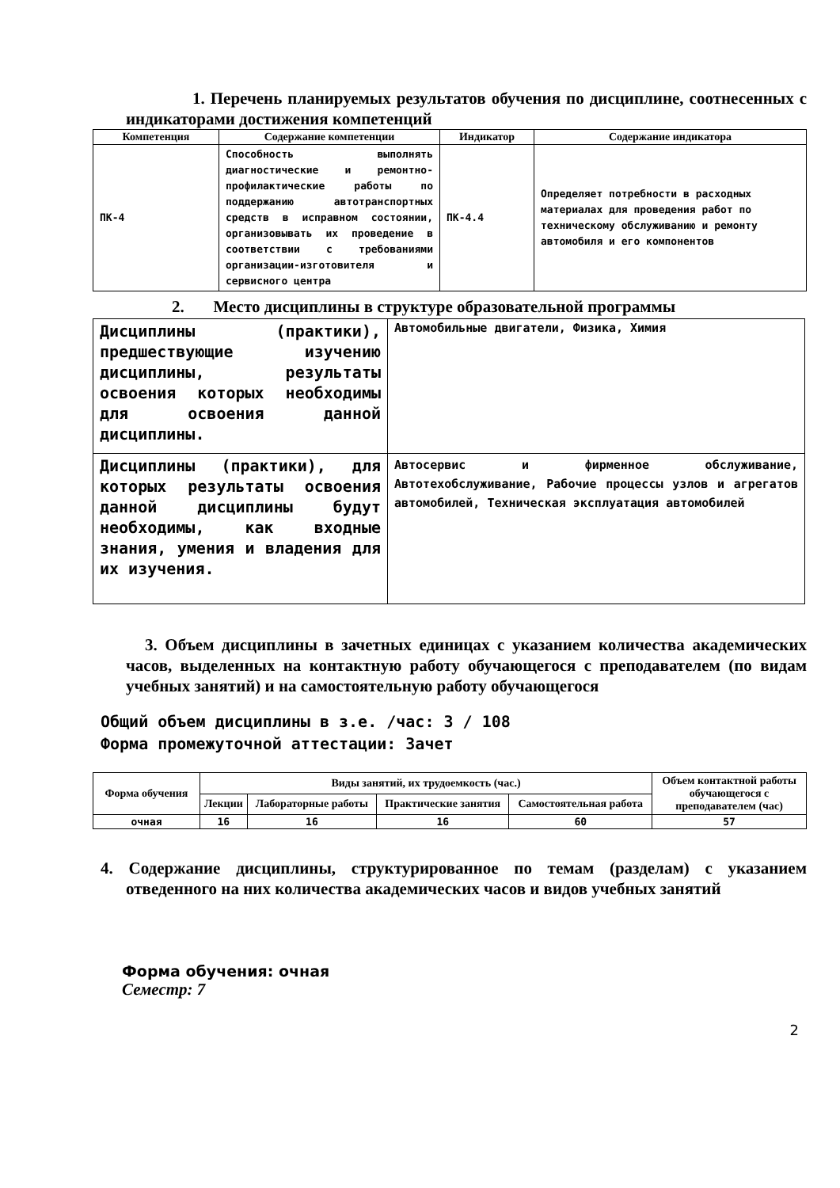1. Перечень планируемых результатов обучения по дисциплине, соотнесенных с индикаторами достижения компетенций
| Компетенция | Содержание компетенции | Индикатор | Содержание индикатора |
| --- | --- | --- | --- |
| ПК-4 | Способность выполнять диагностические и ремонтно-профилактические работы по поддержанию автотранспортных средств в исправном состоянии, организовывать их проведение в соответствии с требованиями организации-изготовителя и сервисного центра | ПК-4.4 | Определяет потребности в расходных материалах для проведения работ по техническому обслуживанию и ремонту автомобиля и его компонентов |
2. Место дисциплины в структуре образовательной программы
| Дисциплины (практики), предшествующие изучению дисциплины, результаты освоения которых необходимы для освоения данной дисциплины. | Автомобильные двигатели, Физика, Химия |
| Дисциплины (практики), для которых результаты освоения данной дисциплины будут необходимы, как входные знания, умения и владения для их изучения. | Автосервис и фирменное обслуживание, Автотехобслуживание, Рабочие процессы узлов и агрегатов автомобилей, Техническая эксплуатация автомобилей |
3. Объем дисциплины в зачетных единицах с указанием количества академических часов, выделенных на контактную работу обучающегося с преподавателем (по видам учебных занятий) и на самостоятельную работу обучающегося
Общий объем дисциплины в з.е. /час: 3 / 108
Форма промежуточной аттестации: Зачет
| Форма обучения | Виды занятий, их трудоемкость (час.) | | | | Объем контактной работы обучающегося с преподавателем (час) |
| --- | --- | --- | --- | --- | --- |
| | Лекции | Лабораторные работы | Практические занятия | Самостоятельная работа | |
| очная | 16 | 16 | 16 | 60 | 57 |
4. Содержание дисциплины, структурированное по темам (разделам) с указанием отведенного на них количества академических часов и видов учебных занятий
Форма обучения: очная
Семестр: 7
2